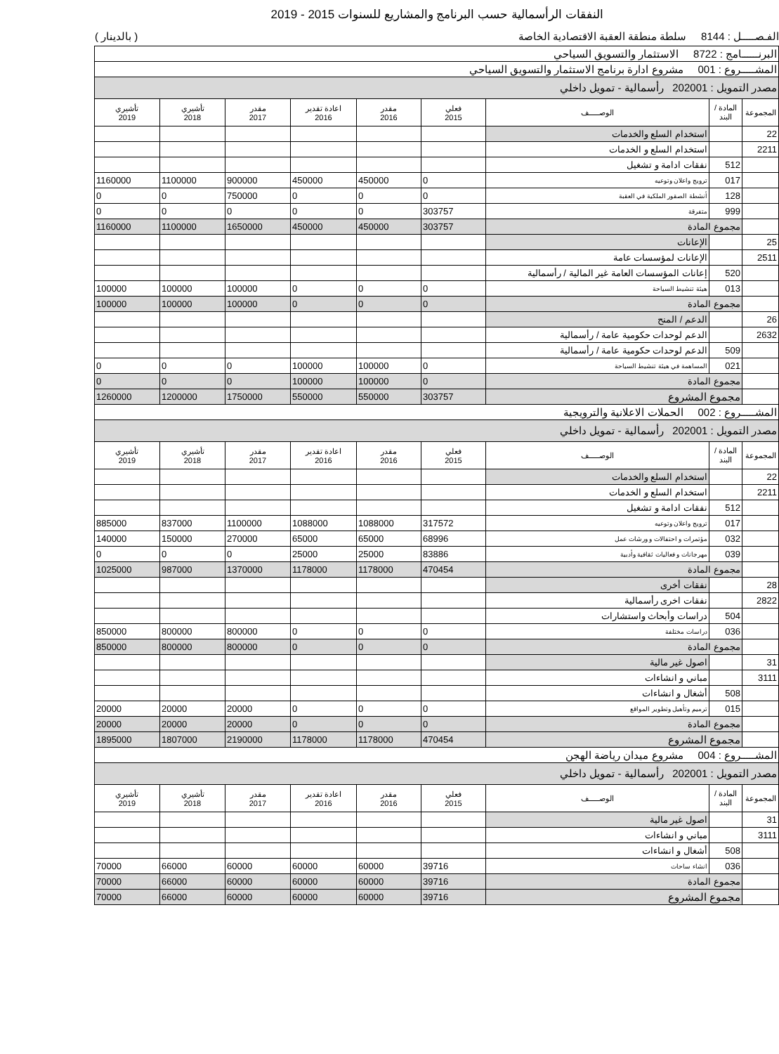النفقات الرأسمالية حسب البرنامج والمشاريع للسنوات 2015 - 2019
الفـصـــــل : 8144 سلطة منطقة العقبة الاقتصادية الخاصة ( بالدينار )
| البرنــــــامج : 8722 الاستثمار والتسويق السياحي | | | | | | | | |
| المشـــــروع : 001 مشروع ادارة برنامج الاستثمار والتسويق السياحي | | | | | | | | |
| مصدر التمويل : 202001 رأسمالية - تمويل داخلي | | | | | | | | |
| المجموعة | المادة / البند | الوصـــــف | فعلي 2015 | مقدر 2016 | اعادة تقدير 2016 | مقدر 2017 | تأشيري 2018 | تأشيري 2019 |
| 22 | | استخدام السلع والخدمات | | | | | | |
| 2211 | | استخدام السلع و الخدمات | | | | | | |
| | 512 | نفقات ادامة و تشغيل | | | | | | |
| | 017 | ترويج واعلان وتوعيه | 0 | 450000 | 450000 | 900000 | 1100000 | 1160000 |
| | 128 | أنشطة الصقور الملكية في العقبة | 0 | 0 | 0 | 750000 | 0 | 0 |
| | 999 | متفرقة | 303757 | 0 | 0 | 0 | 0 | 0 |
| | مجموع المادة | | 303757 | 450000 | 450000 | 1650000 | 1100000 | 1160000 |
| 25 | | الإعانات | | | | | | |
| 2511 | | الإعانات لمؤسسات عامة | | | | | | |
| | 520 | إعانات المؤسسات العامة غير المالية / رأسمالية | | | | | | |
| | 013 | هيئة تنشيط السياحة | 0 | 0 | 0 | 100000 | 100000 | 100000 |
| | مجموع المادة | | 0 | 0 | 0 | 100000 | 100000 | 100000 |
| 26 | | الدعم / المنح | | | | | | |
| 2632 | | الدعم لوحدات حكومية عامة / رأسمالية | | | | | | |
| | 509 | الدعم لوحدات حكومية عامة / رأسمالية | | | | | | |
| | 021 | المساهمة في هيئة تنشيط السياحة | 0 | 100000 | 100000 | 0 | 0 | 0 |
| | مجموع المادة | | 0 | 100000 | 100000 | 0 | 0 | 0 |
| | مجموع المشروع | | 303757 | 550000 | 550000 | 1750000 | 1200000 | 1260000 |
| المشـــــروع : 002 الحملات الاعلانية والترويجية | | | | | | | | |
| مصدر التمويل : 202001 رأسمالية - تمويل داخلي | | | | | | | | |
| المجموعة | المادة / البند | الوصـــــف | فعلي 2015 | مقدر 2016 | اعادة تقدير 2016 | مقدر 2017 | تأشيري 2018 | تأشيري 2019 |
| 22 | | استخدام السلع والخدمات | | | | | | |
| 2211 | | استخدام السلع و الخدمات | | | | | | |
| | 512 | نفقات ادامة و تشغيل | | | | | | |
| | 017 | ترويج واعلان وتوعيه | 317572 | 1088000 | 1088000 | 1100000 | 837000 | 885000 |
| | 032 | مؤتمرات و احتفالات و ورشات عمل | 68996 | 65000 | 65000 | 270000 | 150000 | 140000 |
| | 039 | مهرجانات و فعاليات ثقافية وأدبية | 83886 | 25000 | 25000 | 0 | 0 | 0 |
| | مجموع المادة | | 470454 | 1178000 | 1178000 | 1370000 | 987000 | 1025000 |
| 28 | | نفقات أخرى | | | | | | |
| 2822 | | نفقات اخرى رأسمالية | | | | | | |
| | 504 | دراسات وأبحاث واستشارات | | | | | | |
| | 036 | دراسات مختلفة | 0 | 0 | 0 | 800000 | 800000 | 850000 |
| | مجموع المادة | | 0 | 0 | 0 | 800000 | 800000 | 850000 |
| 31 | | اصول غير مالية | | | | | | |
| 3111 | | مباني و انشاءات | | | | | | |
| | 508 | أشغال و انشاءات | | | | | | |
| | 015 | ترميم وتأهيل وتطوير المواقع | 0 | 0 | 0 | 20000 | 20000 | 20000 |
| | مجموع المادة | | 0 | 0 | 0 | 20000 | 20000 | 20000 |
| | مجموع المشروع | | 470454 | 1178000 | 1178000 | 2190000 | 1807000 | 1895000 |
| المشـــــروع : 004 مشروع ميدان رياضة الهجن | | | | | | | | |
| مصدر التمويل : 202001 رأسمالية - تمويل داخلي | | | | | | | | |
| المجموعة | المادة / البند | الوصـــــف | فعلي 2015 | مقدر 2016 | اعادة تقدير 2016 | مقدر 2017 | تأشيري 2018 | تأشيري 2019 |
| 31 | | اصول غير مالية | | | | | | |
| 3111 | | مباني و انشاءات | | | | | | |
| | 508 | أشغال و انشاءات | | | | | | |
| | 036 | انشاء ساحات | 39716 | 60000 | 60000 | 60000 | 66000 | 70000 |
| | مجموع المادة | | 39716 | 60000 | 60000 | 60000 | 66000 | 70000 |
| | مجموع المشروع | | 39716 | 60000 | 60000 | 60000 | 66000 | 70000 |